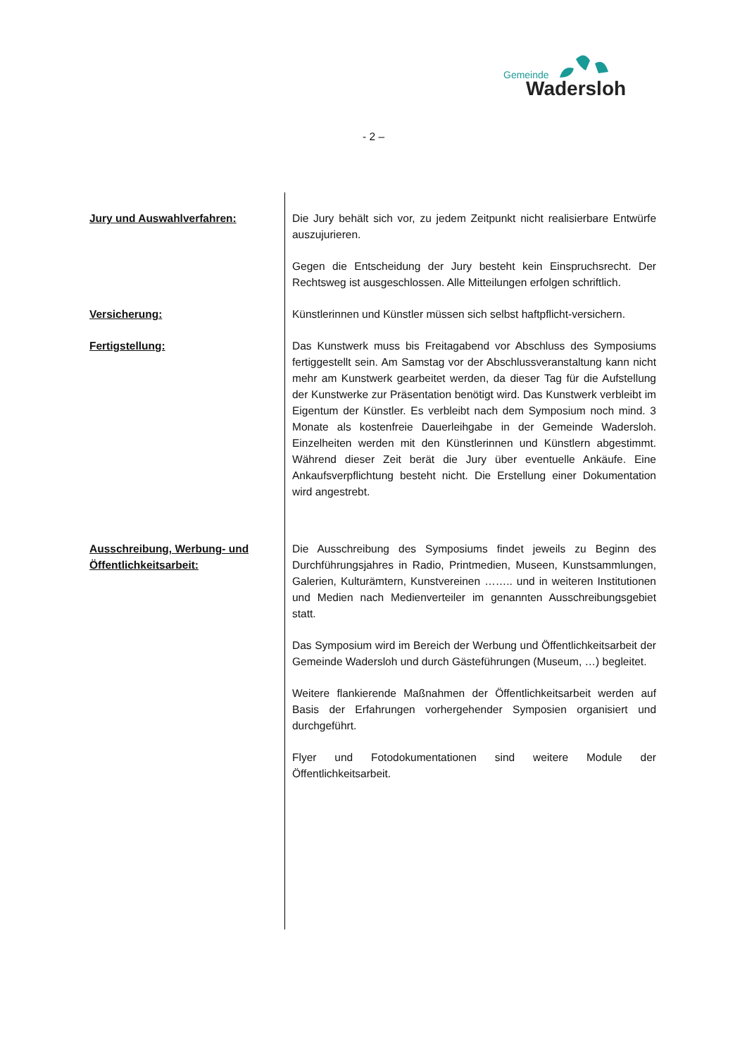Gemeinde
Wadersloh
- 2 –
Jury und Auswahlverfahren: Die Jury behält sich vor, zu jedem Zeitpunkt nicht realisierbare Entwürfe auszujurieren.
Gegen die Entscheidung der Jury besteht kein Einspruchsrecht. Der Rechtsweg ist ausgeschlossen. Alle Mitteilungen erfolgen schriftlich.
Versicherung: Künstlerinnen und Künstler müssen sich selbst haftpflicht-versichern.
Fertigstellung: Das Kunstwerk muss bis Freitagabend vor Abschluss des Symposiums fertiggestellt sein. Am Samstag vor der Abschlussveranstaltung kann nicht mehr am Kunstwerk gearbeitet werden, da dieser Tag für die Aufstellung der Kunstwerke zur Präsentation benötigt wird. Das Kunstwerk verbleibt im Eigentum der Künstler. Es verbleibt nach dem Symposium noch mind. 3 Monate als kostenfreie Dauerleihgabe in der Gemeinde Wadersloh. Einzelheiten werden mit den Künstlerinnen und Künstlern abgestimmt. Während dieser Zeit berät die Jury über eventuelle Ankäufe. Eine Ankaufsverpflichtung besteht nicht. Die Erstellung einer Dokumentation wird angestrebt.
Ausschreibung, Werbung- und
Öffentlichkeitsarbeit:
Die Ausschreibung des Symposiums findet jeweils zu Beginn des Durchführungsjahres in Radio, Printmedien, Museen, Kunstsammlungen, Galerien, Kulturämtern, Kunstvereinen …….. und in weiteren Institutionen und Medien nach Medienverteiler im genannten Ausschreibungsgebiet statt.
Das Symposium wird im Bereich der Werbung und Öffentlichkeitsarbeit der Gemeinde Wadersloh und durch Gästeführungen (Museum, …) begleitet.
Weitere flankierende Maßnahmen der Öffentlichkeitsarbeit werden auf Basis der Erfahrungen vorhergehender Symposien organisiert und durchgeführt.
Flyer und Fotodokumentationen sind weitere Module der Öffentlichkeitsarbeit.